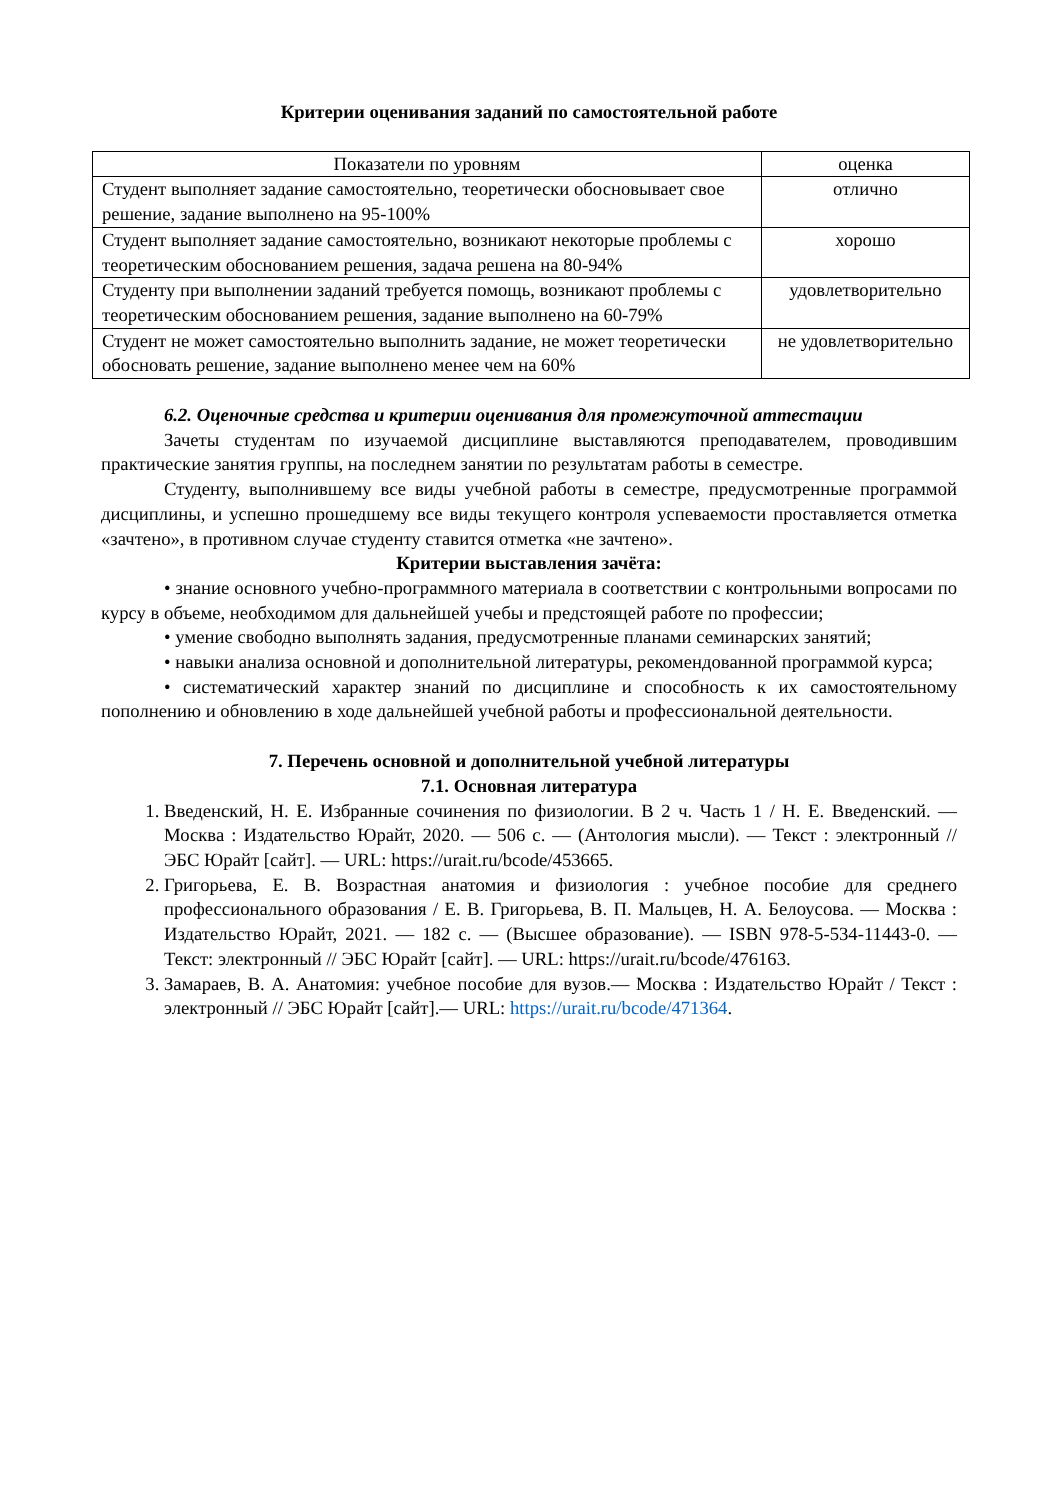Критерии оценивания заданий по самостоятельной работе
| Показатели по уровням | оценка |
| --- | --- |
| Студент выполняет задание самостоятельно, теоретически обосновывает свое решение, задание выполнено на 95-100% | отлично |
| Студент выполняет задание самостоятельно, возникают некоторые проблемы с теоретическим обоснованием решения, задача решена на 80-94% | хорошо |
| Студенту при выполнении заданий требуется помощь, возникают проблемы с теоретическим обоснованием решения, задание выполнено на 60-79% | удовлетворительно |
| Студент не может самостоятельно выполнить задание, не может теоретически обосновать решение, задание выполнено менее чем на 60% | не удовлетворительно |
6.2. Оценочные средства и критерии оценивания для промежуточной аттестации
Зачеты студентам по изучаемой дисциплине выставляются преподавателем, проводившим практические занятия группы, на последнем занятии по результатам работы в семестре.
Студенту, выполнившему все виды учебной работы в семестре, предусмотренные программой дисциплины, и успешно прошедшему все виды текущего контроля успеваемости проставляется отметка «зачтено», в противном случае студенту ставится отметка «не зачтено».
Критерии выставления зачёта:
• знание основного учебно-программного материала в соответствии с контрольными вопросами по курсу в объеме, необходимом для дальнейшей учебы и предстоящей работе по профессии;
• умение свободно выполнять задания, предусмотренные планами семинарских занятий;
• навыки анализа основной и дополнительной литературы, рекомендованной программой курса;
• систематический характер знаний по дисциплине и способность к их самостоятельному пополнению и обновлению в ходе дальнейшей учебной работы и профессиональной деятельности.
7. Перечень основной и дополнительной учебной литературы
7.1. Основная литература
1. Введенский, Н. Е. Избранные сочинения по физиологии. В 2 ч. Часть 1 / Н. Е. Введенский. — Москва : Издательство Юрайт, 2020. — 506 с. — (Антология мысли). — Текст : электронный // ЭБС Юрайт [сайт]. — URL: https://urait.ru/bcode/453665.
2. Григорьева, Е. В. Возрастная анатомия и физиология : учебное пособие для среднего профессионального образования / Е. В. Григорьева, В. П. Мальцев, Н. А. Белоусова. — Москва : Издательство Юрайт, 2021. — 182 с. — (Высшее образование). — ISBN 978-5-534-11443-0. — Текст: электронный // ЭБС Юрайт [сайт]. — URL: https://urait.ru/bcode/476163.
3. Замараев, В. А. Анатомия: учебное пособие для вузов.— Москва : Издательство Юрайт / Текст : электронный // ЭБС Юрайт [сайт].— URL: https://urait.ru/bcode/471364.